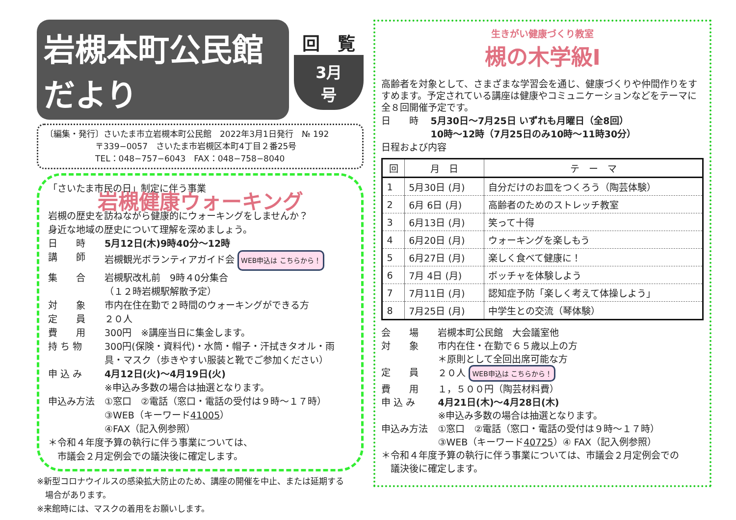岩槻本町公民館だより
回　覧
3月号
〔編集・発行〕さいたま市立岩槻本町公民館　2022年3月1日発行　№ 192
　　　　　　〒339−0057　さいたま市岩槻区本町4丁目２番25号
　　　　　　TEL：048−757−6043　FAX：048−758−8040
「さいたま市民の日」制定に伴う事業
岩槻健康ウォーキング
岩槻の歴史を訪ねながら健康的にウォーキングをしませんか？
身近な地域の歴史について理解を深めましょう。
日　　時 5月12日(木)9時40分～12時
講　　師 岩槻観光ボランティアガイド会 WEB申込は こちらから！
集　　合 岩槻駅改札前　9時４0分集合
（１２時岩槻駅解散予定）
対　　象 市内在住在勤で２時間のウォーキングができる方
定　　員 ２０人
費　　用 300円　※講座当日に集金します。
持 ち 物 300円(保険・資料代)・水筒・帽子・汗拭きタオル・雨具・マスク（歩きやすい服装と靴でご参加ください）
申 込 み 4月12日(火)～4月19日(火)
※申込み多数の場合は抽選となります。
申込み方法 ①窓口　②電話（窓口・電話の受付は９時～１７時）
③WEB（キーワード41005）
④FAX（記入例参照）
＊令和４年度予算の執行に伴う事業については、
　市議会２月定例会での議決後に確定します。
※新型コロナウイルスの感染拡大防止のため、講座の開催を中止、または延期する
　場合があります。
※来館時には、マスクの着用をお願いします。
生きがい健康づくり教室
槻の木学級Ⅰ
高齢者を対象として、さまざまな学習会を通じ、健康づくりや仲間作りをすすめます。予定されている講座は健康やコミュニケーションなどをテーマに全８回開催予定です。
日　　時 5月30日～7月25日 いずれも月曜日（全8回）
10時～12時（7月25日のみ10時～11時30分）
日程および内容
| 回 | 月 日 | テ ー マ |
| --- | --- | --- |
| 1 | 5月30日 (月) | 自分だけのお皿をつくろう（陶芸体験） |
| 2 | 6月 6日 (月) | 高齢者のためのストレッチ教室 |
| 3 | 6月13日 (月) | 笑って十得 |
| 4 | 6月20日 (月) | ウォーキングを楽しもう |
| 5 | 6月27日 (月) | 楽しく食べて健康に！ |
| 6 | 7月 4日 (月) | ボッチャを体験しよう |
| 7 | 7月11日 (月) | 認知症予防「楽しく考えて体操しよう」 |
| 8 | 7月25日 (月) | 中学生との交流（琴体験） |
会　　場 岩槻本町公民館　大会議室他
対　　象 市内在住・在勤で６５歳以上の方
＊原則として全回出席可能な方
定　　員 ２０人 WEB申込は こちらから！
費　　用 １，５００円（陶芸材料費）
申 込 み 4月21日(木)～4月28日(木)
※申込み多数の場合は抽選となります。
申込み方法 ①窓口　②電話（窓口・電話の受付は９時～１７時）
③WEB（キーワード40725）④ FAX（記入例参照）
＊令和４年度予算の執行に伴う事業については、市議会２月定例会での
　議決後に確定します。